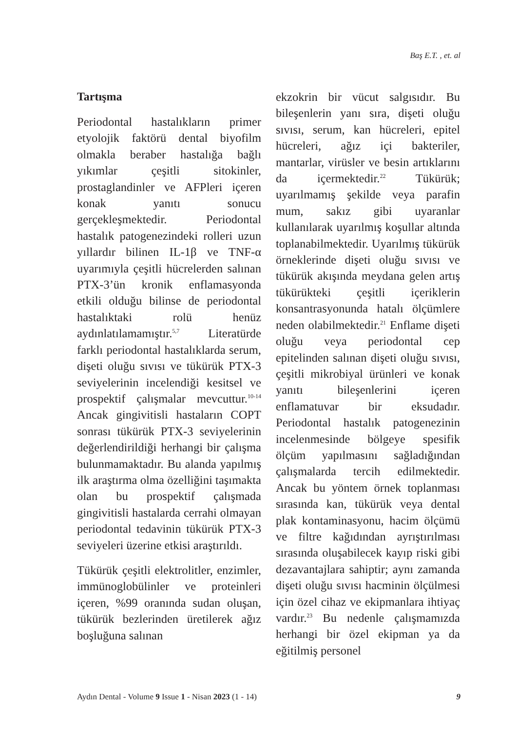Baş E.T. , et. al
Tartışma
Periodontal hastalıkların primer etyolojik faktörü dental biyofilm olmakla beraber hastalığa bağlı yıkımlar çeşitli sitokinler, prostaglandinler ve AFPleri içeren konak yanıtı sonucu gerçekleşmektedir. Periodontal hastalık patogenezindeki rolleri uzun yıllardır bilinen IL-1β ve TNF-α uyarımıyla çeşitli hücrelerden salınan PTX-3’ün kronik enflamasyonda etkili olduğu bilinse de periodontal hastalıktaki rolü henüz aydınlatılamamıştır.<sup>5,7</sup> Literatürde farklı periodontal hastalıklarda serum, dişeti oluğu sıvısı ve tükürük PTX-3 seviyelerinin incelendiği kesitsel ve prospektif çalışmalar mevcuttur.<sup>10-14</sup> Ancak gingivitisli hastaların COPT sonrası tükürük PTX-3 seviyelerinin değerlendirildiği herhangi bir çalışma bulunmamaktadır. Bu alanda yapılmış ilk araştırma olma özelliğini taşımakta olan bu prospektif çalışmada gingivitisli hastalarda cerrahi olmayan periodontal tedavinin tükürük PTX-3 seviyeleri üzerine etkisi araştırıldı.
Tükürük çeşitli elektrolitler, enzimler, immünoglobülinler ve proteinleri içeren, %99 oranında sudan oluşan, tükürük bezlerinden üretilerek ağız boşluğuna salınan
ekzokrin bir vücut salgısıdır. Bu bileşenlerin yanı sıra, dişeti oluğu sıvısı, serum, kan hücreleri, epitel hücreleri, ağız içi bakteriler, mantarlar, virüsler ve besin artıklarını da içermektedir.<sup>22</sup> Tükürük; uyarılmamış şekilde veya parafin mum, sakız gibi uyaranlar kullanılarak uyarılmış koşullar altında toplanabilmektedir. Uyarılmış tükürük örneklerinde dişeti oluğu sıvısı ve tükürük akışında meydana gelen artış tükürükteki çeşitli içeriklerin konsantrasyonunda hatalı ölçümlere neden olabilmektedir.<sup>21</sup> Enflame dişeti oluğu veya periodontal cep epitelinden salınan dişeti oluğu sıvısı, çeşitli mikrobiyal ürünleri ve konak yanıtı bileşenlerini içeren enflamatuvar bir eksudadır. Periodontal hastalık patogenezinin incelenmesinde bölgeye spesifik ölçüm yapılmasını sağladığından çalışmalarda tercih edilmektedir. Ancak bu yöntem örnek toplanması sırasında kan, tükürük veya dental plak kontaminasyonu, hacim ölçümü ve filtre kağıdından ayrıştırılması sırasında oluşabilecek kayıp riski gibi dezavantajlara sahiptir; aynı zamanda dişeti oluğu sıvısı hacminin ölçülmesi için özel cihaz ve ekipmanlara ihtiyaç vardır.<sup>23</sup> Bu nedenle çalışmamızda herhangi bir özel ekipman ya da eğitilmiş personel
Aydın Dental - Volume 9 Issue 1 - Nisan 2023 (1 - 14) 9